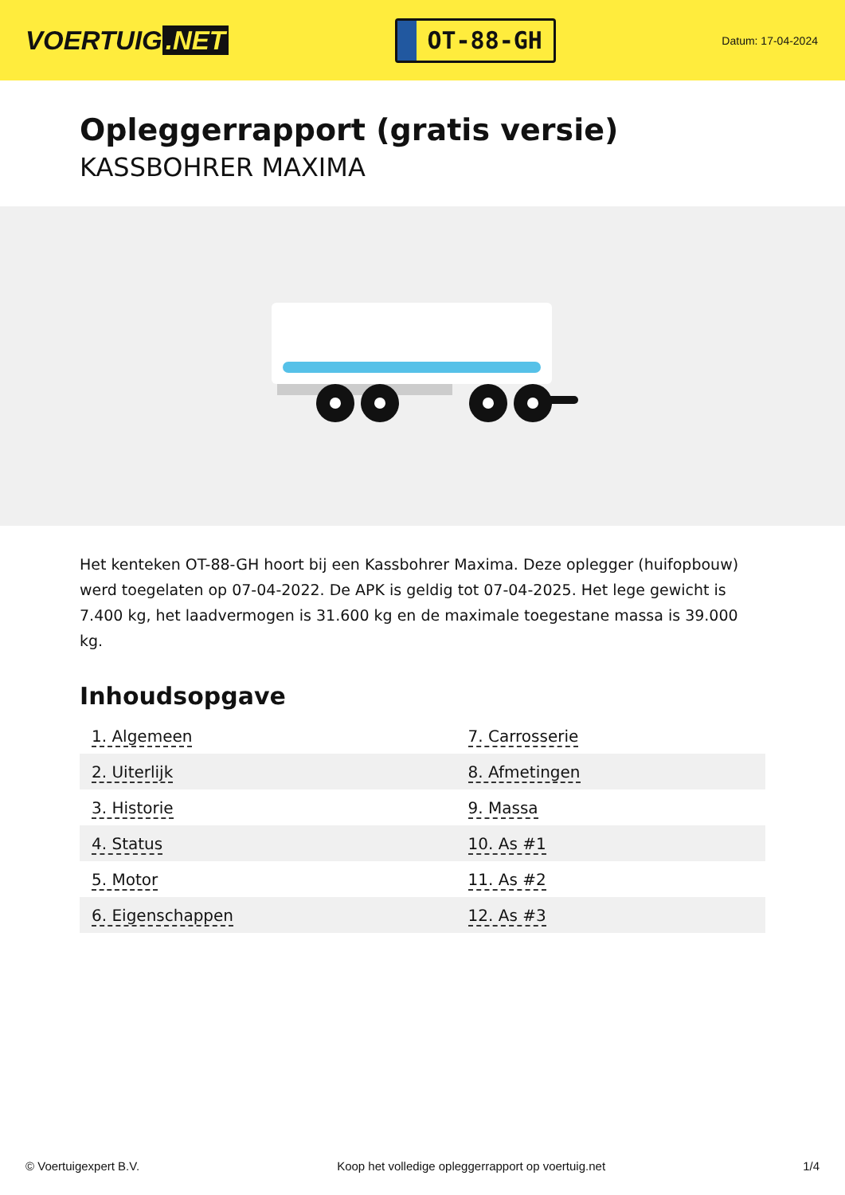VOERTUIG.NET
OT-88-GH
Datum: 17-04-2024
Opleggerrapport (gratis versie)
KASSBOHRER MAXIMA
Het kenteken OT-88-GH hoort bij een Kassbohrer Maxima. Deze oplegger (huifopbouw) werd toegelaten op 07-04-2022. De APK is geldig tot 07-04-2025. Het lege gewicht is 7.400 kg, het laadvermogen is 31.600 kg en de maximale toegestane massa is 39.000 kg.
Inhoudsopgave
| 1. Algemeen | 7. Carrosserie |
| 2. Uiterlijk | 8. Afmetingen |
| 3. Historie | 9. Massa |
| 4. Status | 10. As #1 |
| 5. Motor | 11. As #2 |
| 6. Eigenschappen | 12. As #3 |
© Voertuigexpert B.V. Koop het volledige opleggerrapport op voertuig.net 1/4